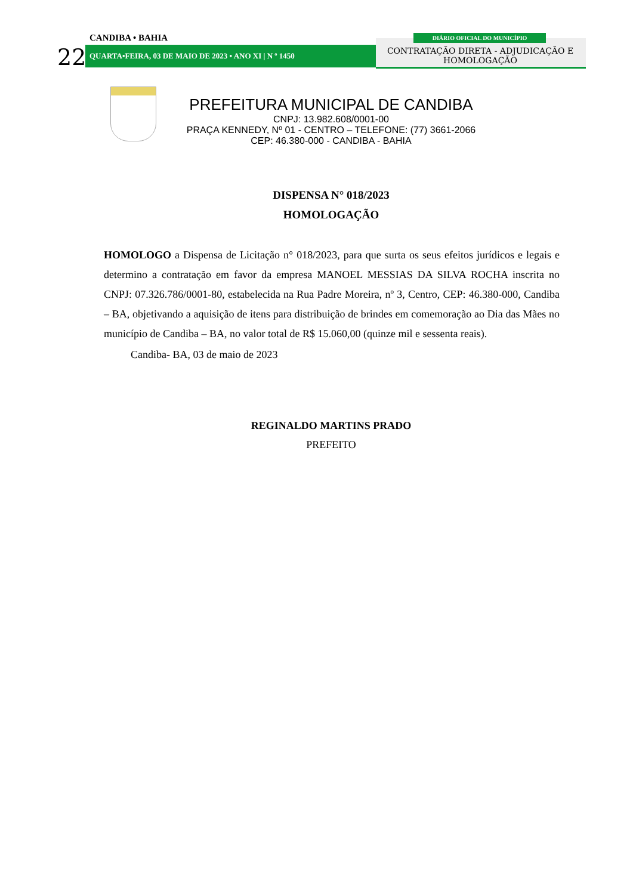CANDIBA • BAHIA
22 QUARTA•FEIRA, 03 DE MAIO DE 2023 • ANO XI | N º 1450
DIÁRIO OFICIAL DO MUNICÍPIO
CONTRATAÇÃO DIRETA - ADJUDICAÇÃO E HOMOLOGAÇÃO
PREFEITURA MUNICIPAL DE CANDIBA
CNPJ: 13.982.608/0001-00
PRAÇA KENNEDY, Nº 01 - CENTRO – TELEFONE: (77) 3661-2066
CEP: 46.380-000 - CANDIBA - BAHIA
DISPENSA N° 018/2023
HOMOLOGAÇÃO
HOMOLOGO a Dispensa de Licitação n° 018/2023, para que surta os seus efeitos jurídicos e legais e determino a contratação em favor da empresa MANOEL MESSIAS DA SILVA ROCHA inscrita no CNPJ: 07.326.786/0001-80, estabelecida na Rua Padre Moreira, nº 3, Centro, CEP: 46.380-000, Candiba – BA, objetivando a aquisição de itens para distribuição de brindes em comemoração ao Dia das Mães no município de Candiba – BA, no valor total de R$ 15.060,00 (quinze mil e sessenta reais).
Candiba- BA, 03 de maio de 2023
REGINALDO MARTINS PRADO
PREFEITO